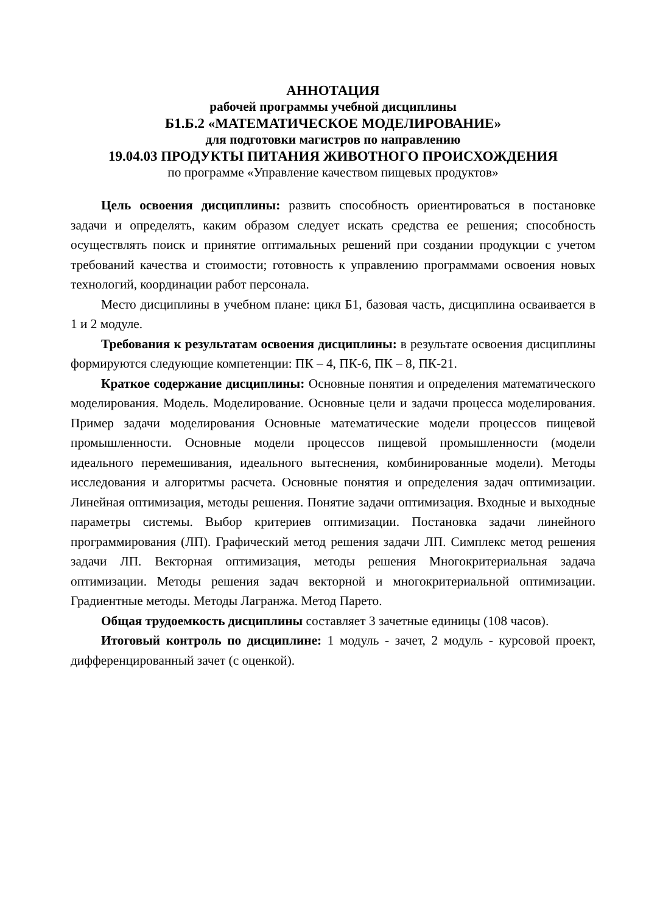АННОТАЦИЯ
рабочей программы учебной дисциплины
Б1.Б.2 «МАТЕМАТИЧЕСКОЕ МОДЕЛИРОВАНИЕ»
для подготовки магистров по направлению
19.04.03 ПРОДУКТЫ ПИТАНИЯ ЖИВОТНОГО ПРОИСХОЖДЕНИЯ
по программе «Управление качеством пищевых продуктов»
Цель освоения дисциплины: развить способность ориентироваться в постановке задачи и определять, каким образом следует искать средства ее решения; способность осуществлять поиск и принятие оптимальных решений при создании продукции с учетом требований качества и стоимости; готовность к управлению программами освоения новых технологий, координации работ персонала.
Место дисциплины в учебном плане: цикл Б1, базовая часть, дисциплина осваивается в 1 и 2 модуле.
Требования к результатам освоения дисциплины: в результате освоения дисциплины формируются следующие компетенции: ПК – 4, ПК-6, ПК – 8, ПК-21.
Краткое содержание дисциплины: Основные понятия и определения математического моделирования. Модель. Моделирование. Основные цели и задачи процесса моделирования. Пример задачи моделирования Основные математические модели процессов пищевой промышленности. Основные модели процессов пищевой промышленности (модели идеального перемешивания, идеального вытеснения, комбинированные модели). Методы исследования и алгоритмы расчета. Основные понятия и определения задач оптимизации. Линейная оптимизация, методы решения. Понятие задачи оптимизация. Входные и выходные параметры системы. Выбор критериев оптимизации. Постановка задачи линейного программирования (ЛП). Графический метод решения задачи ЛП. Симплекс метод решения задачи ЛП. Векторная оптимизация, методы решения Многокритериальная задача оптимизации. Методы решения задач векторной и многокритериальной оптимизации. Градиентные методы. Методы Лагранжа. Метод Парето.
Общая трудоемкость дисциплины составляет 3 зачетные единицы (108 часов).
Итоговый контроль по дисциплине: 1 модуль - зачет, 2 модуль - курсовой проект, дифференцированный зачет (с оценкой).